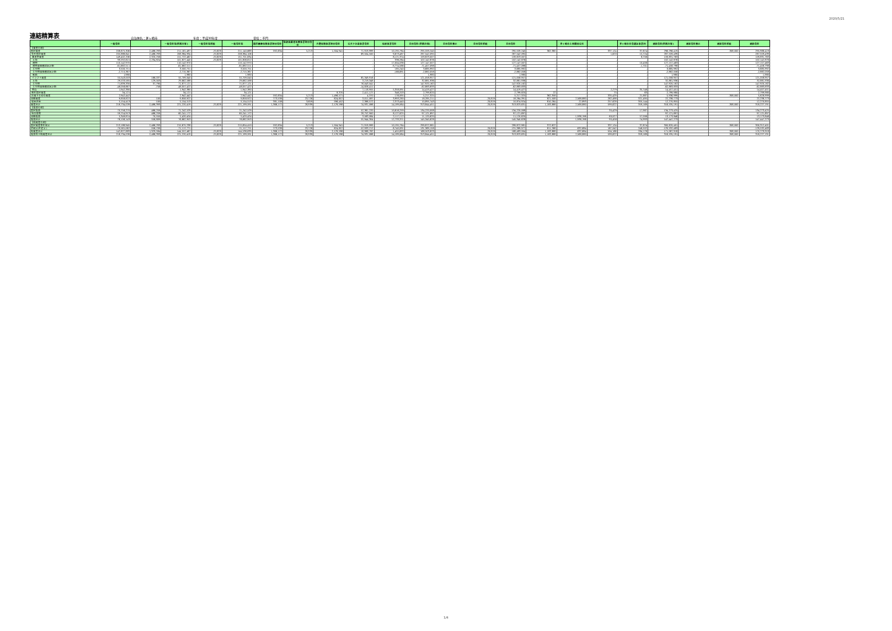2020/5/21
連結精算表
自治体名：茅ヶ崎市 年度：平成30年度 単位：千円
| | 一般会計 | | 一般会計等(単純合算) | 一般会計等相殺 | 一般会計等 | 国民健康保険事業特別会計 | 後期高齢者医療事業特別会計 | 介護保険事業特別会計 | 公共下水道事業会計 | 病院事業会計 | 全体会計(単純合算) | 全体会計修正 | 全体会計相殺 | 全体会計 | | 茅ヶ崎市土地開発公社 | | 茅ヶ崎市社会福祉事業団 | 連結会計(単純合算) | 連結会計修正 | 連結会計相殺 | 連結会計 |
| --- | --- | --- | --- | --- | --- | --- | --- | --- | --- | --- | --- | --- | --- | --- | --- | --- | --- | --- | --- | --- | --- | --- |
| 【資産の部】 | | | | | | | | | | | | | | | | | | | | | | |
| 固定資産 | 208,675,306 | 2,486,293 | 211,161,497 | -20,828 | 211,140,669 | 592,634 | 5,213 | 1,504,941 | 71,919,999 | 10,195,784 | 295,559,240 | - | - | 295,559,240 | 362,380 | - | 337,124 | 37,674 | 296,296,419 | - | -308,000 | 295,988,419 |
| 有形固定資産 | 205,888,641 | 2,486,293 | 208,384,934 | -20,828 | 208,364,106 | - | - | - | 69,504,500 | 9,673,487 | 287,542,095 | - | - | 287,542,095 | - | - | 1,620 | 15,724 | 287,559,439 | - | - | 287,559,439 |
| 事業用資産 | 149,402,206 | 2,320,256 | 151,722,462 | -20,828 | 151,701,634 | - | - | - | - | 8,121,374 | 159,823,007 | - | - | 159,823,007 | - | - | - | 8,756 | 159,831,763 | - | - | 159,831,763 |
| 土地 | 99,592,615 | 2,234,824 | 101,827,440 | -20,828 | 101,806,612 | - | - | - | - | 336,264 | 102,142,876 | - | - | 102,142,876 | - | - | - | - | 102,142,876 | - | - | 102,142,876 |
| 建物 | 110,142,970 | - | 110,142,970 | - | 110,142,970 | - | - | - | - | 17,004,036 | 127,147,007 | - | - | 127,147,007 | - | - | - | 10,456 | 127,157,463 | - | - | 127,157,463 |
| 建物減価償却累計額 | -61,682,511 | - | -61,682,511 | - | -61,682,511 | - | - | - | - | -9,774,586 | -71,457,098 | - | - | -71,457,098 | - | - | - | -1,701 | -71,458,798 | - | - | -71,458,798 |
| 工作物 | 3,500,751 | - | 3,500,751 | - | 3,500,751 | - | - | - | - | 185,240 | 3,685,992 | - | - | 3,685,992 | - | - | - | - | 3,685,992 | - | - | 3,685,992 |
| 工作物減価償却累計額 | -2,715,367 | - | -2,715,367 | - | -2,715,367 | - | - | - | - | -166,691 | -2,882,058 | - | - | -2,882,058 | - | - | - | - | -2,882,058 | - | - | -2,882,058 |
| 船舶 | 1,980 | - | 1,980 | - | 1,980 | - | - | - | - | - | 1,980 | - | - | 1,980 | - | - | - | - | 1,980 | - | - | 1,980 |
| インフラ資産 | 55,543,003 | 166,037 | 55,709,040 | - | 55,709,040 | - | - | - | 65,349,916 | - | 121,058,957 | - | - | 121,058,957 | - | - | - | - | 121,058,957 | - | - | 121,058,957 |
| 土地 | 29,533,585 | 129,003 | 29,662,588 | - | 29,662,588 | - | - | - | 3,219,348 | - | 32,881,936 | - | - | 32,881,936 | - | - | - | - | 32,881,936 | - | - | 32,881,936 |
| 工作物 | 71,839,330 | 37,790 | 71,877,121 | - | 71,877,121 | - | - | - | 76,043,041 | - | 147,920,162 | - | - | 147,920,162 | - | - | - | - | 147,920,162 | - | - | 147,920,162 |
| 工作物減価償却累計額 | -48,056,667 | -756 | -48,057,422 | - | -48,057,422 | - | - | - | -14,826,411 | - | -62,883,833 | - | - | -62,883,833 | - | - | - | - | -62,883,833 | - | - | -62,883,833 |
| 物品 | 1,942,380 | - | 1,942,380 | - | 1,942,380 | - | - | - | 7,118,955 | 5,358,091 | 14,419,427 | - | - | 14,419,427 | - | - | 2,279 | 35,746 | 14,457,451 | - | - | 14,457,451 |
| 無形固定資産 | 34,121 | - | 34,121 | - | 34,121 | - | - | 8,370 | 2,411,127 | 346,203 | 2,799,820 | - | - | 2,799,820 | 22 | - | 75 | 63 | 2,799,980 | - | - | 2,799,980 |
| 投資その他の資産 | 2,942,442 | - | 2,942,442 | - | 2,942,442 | 592,634 | 5,213 | 1,496,571 | 4,370 | 176,095 | 5,217,325 | - | - | 5,217,325 | 362,358 | - | 335,429 | 21,887 | 5,936,999 | - | -308,000 | 5,628,999 |
| 流動資産 | 9,858,822 | 100 | 9,858,922 | - | 9,858,922 | 773,538 | 23,726 | 624,657 | 3,011,087 | 3,993,280 | 18,285,211 | - | -20,819 | 18,264,391 | 821,508 | 2,568,880 | 262,498 | 321,495 | 22,238,773 | - | - | 22,238,773 |
| 現金預金 | 5,154,413 | 100 | 5,154,513 | - | 5,154,513 | 381,108 | 3,659 | 596,452 | 2,386,572 | 2,373,440 | 10,895,743 | - | -20,819 | 10,874,924 | 810,264 | 22,893 | 257,628 | 305,144 | 12,270,855 | - | - | 12,270,855 |
| 資産合計 | 218,734,028 | 2,486,393 | 221,220,419 | -20,828 | 221,199,591 | 1,366,172 | 28,939 | 2,129,598 | 74,931,086 | 14,189,064 | 313,844,451 | - | -20,819 | 313,823,631 | 1,183,888 | 2,568,880 | 599,622 | 359,169 | 318,535,191 | - | -308,000 | 318,227,191 |
| 【負債の部】 | | | | | | | | | | | | | | | | | | | | | | |
| 固定負債 | 70,756,270 | 486,259 | 71,242,529 | - | 71,242,529 | - | - | - | 52,361,220 | 10,616,259 | 134,220,008 | - | - | 134,220,008 | - | - | 35,429 | 17,987 | 134,273,425 | - | - | 134,273,425 |
| 地方債等 | 59,754,913 | 486,259 | 60,241,172 | - | 60,241,172 | - | - | - | 28,752,900 | 8,127,625 | 97,121,697 | - | - | 97,121,697 | - | - | - | - | 97,121,697 | - | - | 97,121,697 |
| 流動負債 | 5,349,874 | 70,550 | 5,420,424 | - | 5,420,424 | - | - | - | 3,583,084 | 2,117,112 | 11,120,620 | - | - | 11,120,620 | - | 1,936,196 | 60,027 | 57,006 | 13,173,846 | - | - | 13,173,846 |
| 負債合計 | 76,106,143 | 556,809 | 76,662,953 | - | 76,662,953 | - | - | - | 55,944,304 | 12,733,371 | 145,340,628 | - | - | 145,340,628 | - | 1,936,196 | 95,456 | 74,993 | 147,447,273 | - | - | 147,447,273 |
| 【純資産の部】 | | | | | | | | | | | | | | | | | | | | | | |
| 固定資産等形成分 | 213,188,945 | 2,486,293 | 215,675,238 | -20,828 | 215,654,410 | 592,634 | 5,213 | 1,504,941 | 71,919,999 | 10,195,784 | 299,872,981 | - | - | 299,872,981 | 372,622 | - | 337,124 | 37,674 | 300,620,401 | - | -308,000 | 300,312,401 |
| 余剰分(不足分) | -70,561,062 | -556,709 | -71,117,771 | - | -71,117,771 | 773,538 | 23,726 | 624,657 | -52,933,217 | -8,740,091 | -131,369,158 | - | -20,819 | -131,389,977 | 811,266 | 632,684 | 167,042 | 246,502 | -129,532,483 | - | - | -129,532,483 |
| 純資産合計 | 142,627,883 | 1,929,584 | 144,557,467 | -20,828 | 144,536,639 | 1,366,172 | 28,939 | 2,129,598 | 18,986,782 | 1,455,693 | 168,503,823 | - | -20,819 | 168,483,004 | 1,183,888 | 632,684 | 504,166 | 284,176 | 171,087,918 | - | -308,000 | 170,779,918 |
| 負債及び純資産合計 | 218,734,026 | 2,486,393 | 221,220,419 | -20,828 | 221,199,591 | 1,366,172 | 28,939 | 2,129,598 | 74,931,086 | 14,189,064 | 313,844,451 | - | -20,819 | 313,823,631 | 1,183,888 | 2,568,880 | 599,622 | 359,169 | 318,535,191 | - | -308,000 | 318,227,191 |
1/4